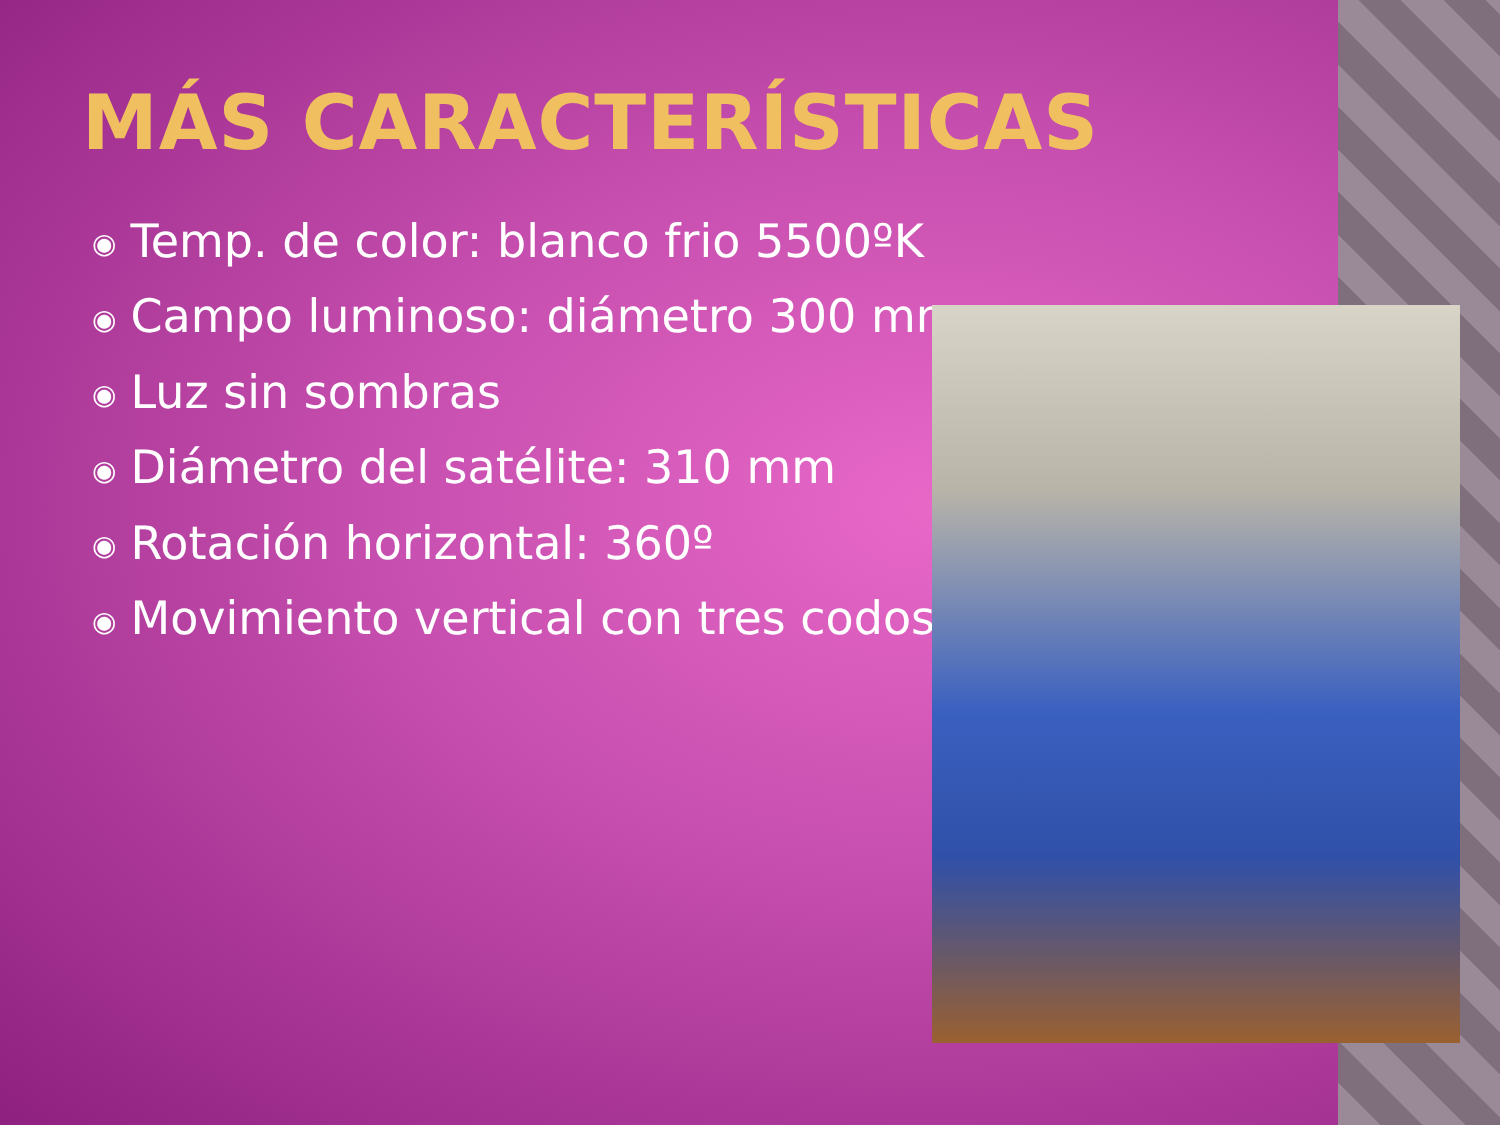MÁS CARACTERÍSTICAS
◉ Temp. de color: blanco frio 5500ºK
◉ Campo luminoso: diámetro 300 mm
◉ Luz sin sombras
◉ Diámetro del satélite: 310 mm
◉ Rotación horizontal: 360º
◉ Movimiento vertical con tres codos.